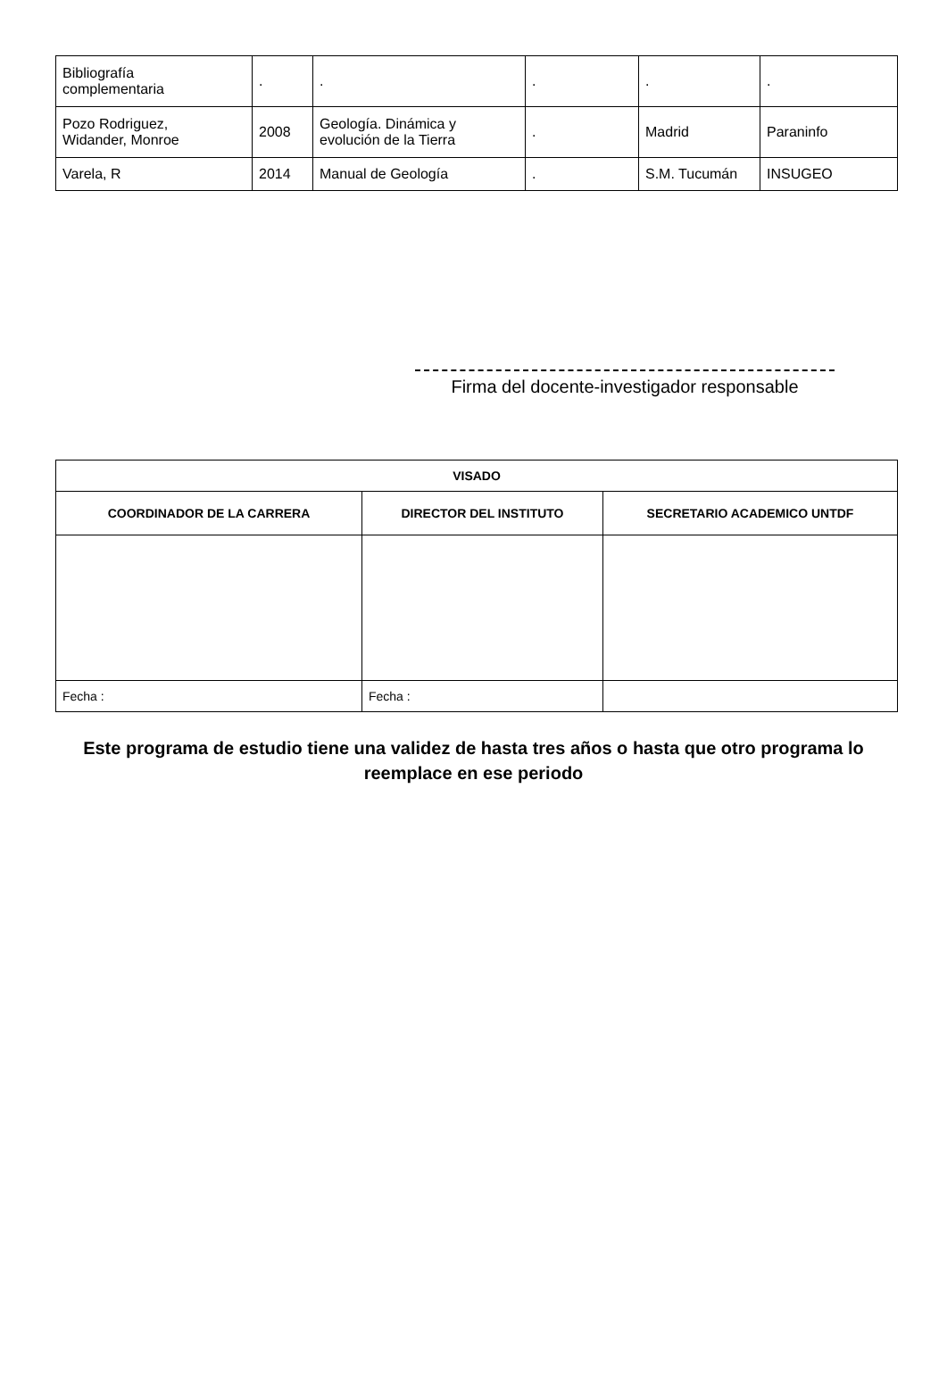| Bibliografía complementaria | . | . | . | . | . |
| Pozo Rodriguez, Widander, Monroe | 2008 | Geología. Dinámica y evolución de la Tierra | . | Madrid | Paraninfo |
| Varela, R | 2014 | Manual de Geología | . | S.M. Tucumán | INSUGEO |
Firma del docente-investigador responsable
| VISADO | | |
| --- | --- | --- |
| COORDINADOR DE LA CARRERA | DIRECTOR DEL INSTITUTO | SECRETARIO ACADEMICO UNTDF |
| Fecha : | Fecha : | |
Este programa de estudio tiene una validez de hasta tres años o hasta que otro programa lo reemplace en ese periodo